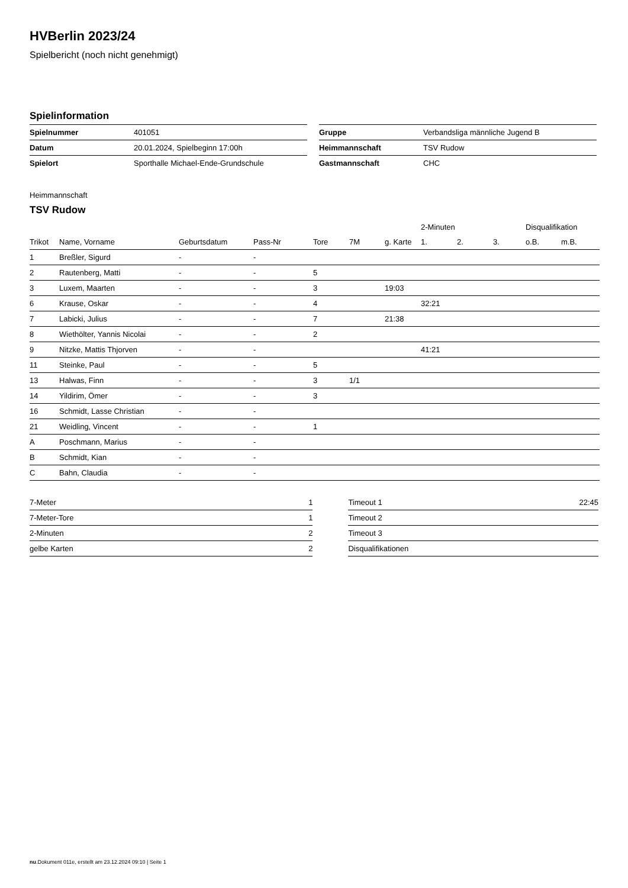HVBerlin 2023/24
Spielbericht (noch nicht genehmigt)
Spielinformation
| Spielnummer | 401051 |
| Datum | 20.01.2024, Spielbeginn 17:00h |
| Spielort | Sporthalle Michael-Ende-Grundschule |
| Gruppe | Verbandsliga männliche Jugend B |
| Heimmannschaft | TSV Rudow |
| Gastmannschaft | CHC |
Heimmannschaft
TSV Rudow
| | | | | | | | 2-Minuten | | | Disqualifikation | |
| --- | --- | --- | --- | --- | --- | --- | --- | --- | --- | --- | --- |
| Trikot | Name, Vorname | Geburtsdatum | Pass-Nr | Tore | 7M | g. Karte | 1. | 2. | 3. | o.B. | m.B. |
| 1 | Breßler, Sigurd | - | - | | | | | | | | |
| 2 | Rautenberg, Matti | - | - | 5 | | | | | | | |
| 3 | Luxem, Maarten | - | - | 3 | | 19:03 | | | | | |
| 6 | Krause, Oskar | - | - | 4 | | | 32:21 | | | | |
| 7 | Labicki, Julius | - | - | 7 | | 21:38 | | | | | |
| 8 | Wiethölter, Yannis Nicolai | - | - | 2 | | | | | | | |
| 9 | Nitzke, Mattis Thjorven | - | - | | | | 41:21 | | | | |
| 11 | Steinke, Paul | - | - | 5 | | | | | | | |
| 13 | Halwas, Finn | - | - | 3 | 1/1 | | | | | | |
| 14 | Yildirim, Ömer | - | - | 3 | | | | | | | |
| 16 | Schmidt, Lasse Christian | - | - | | | | | | | | |
| 21 | Weidling, Vincent | - | - | 1 | | | | | | | |
| A | Poschmann, Marius | - | - | | | | | | | | |
| B | Schmidt, Kian | - | - | | | | | | | | |
| C | Bahn, Claudia | - | - | | | | | | | | |
| 7-Meter | 1 |
| 7-Meter-Tore | 1 |
| 2-Minuten | 2 |
| gelbe Karten | 2 |
| Timeout 1 | 22:45 |
| Timeout 2 | |
| Timeout 3 | |
| Disqualifikationen | |
nu.Dokument 011e, erstellt am 23.12.2024 09:10 | Seite 1